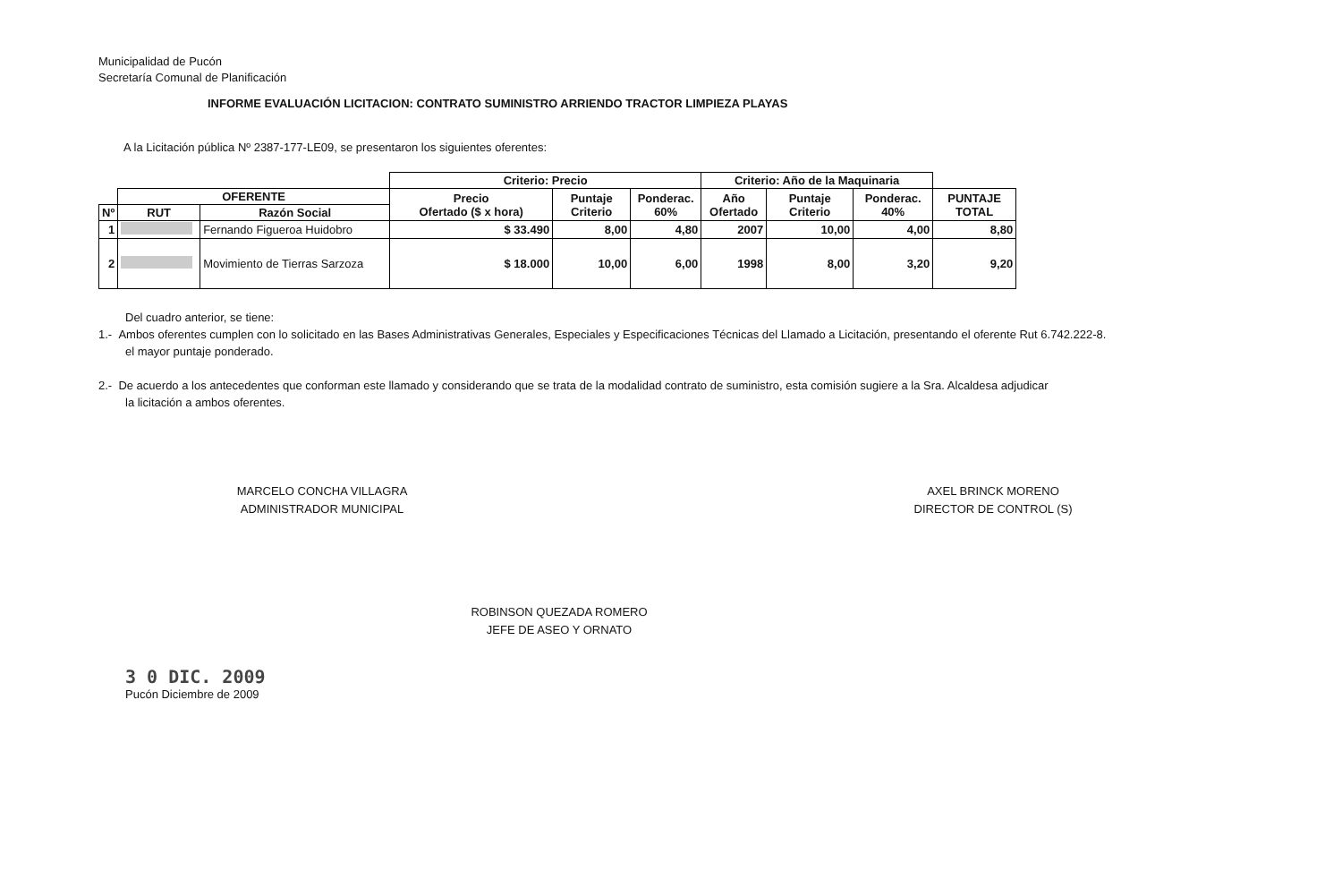Municipalidad de Pucón
Secretaría Comunal de Planificación
INFORME EVALUACIÓN LICITACION: CONTRATO SUMINISTRO ARRIENDO TRACTOR LIMPIEZA PLAYAS
A la Licitación pública Nº 2387-177-LE09, se presentaron los siguientes oferentes:
| | | | Criterio: Precio | | | Criterio: Año de la Maquinaria | | | |
| | OFERENTE | | Precio Ofertado ($ x hora) | Puntaje Criterio | Ponderac. 60% | Año Ofertado | Puntaje Criterio | Ponderac. 40% | PUNTAJE TOTAL |
| Nº | RUT | Razón Social | | | | | | | |
| 1 | | Fernando Figueroa Huidobro | $ 33.490 | 8,00 | 4,80 | 2007 | 10,00 | 4,00 | 8,80 |
| 2 | | Movimiento de Tierras Sarzoza | $ 18.000 | 10,00 | 6,00 | 1998 | 8,00 | 3,20 | 9,20 |
Del cuadro anterior, se tiene:
1.- Ambos oferentes cumplen con lo solicitado en las Bases Administrativas Generales, Especiales y Especificaciones Técnicas del Llamado a Licitación, presentando el oferente Rut 6.742.222-8.
el mayor puntaje ponderado.
2.- De acuerdo a los antecedentes que conforman este llamado y considerando que se trata de la modalidad contrato de suministro, esta comisión sugiere a la Sra. Alcaldesa adjudicar
la licitación a ambos oferentes.
MARCELO CONCHA VILLAGRA
ADMINISTRADOR MUNICIPAL
AXEL BRINCK MORENO
DIRECTOR DE CONTROL (S)
ROBINSON QUEZADA ROMERO
JEFE DE ASEO Y ORNATO
3 0 DIC. 2009
Pucón Diciembre de 2009